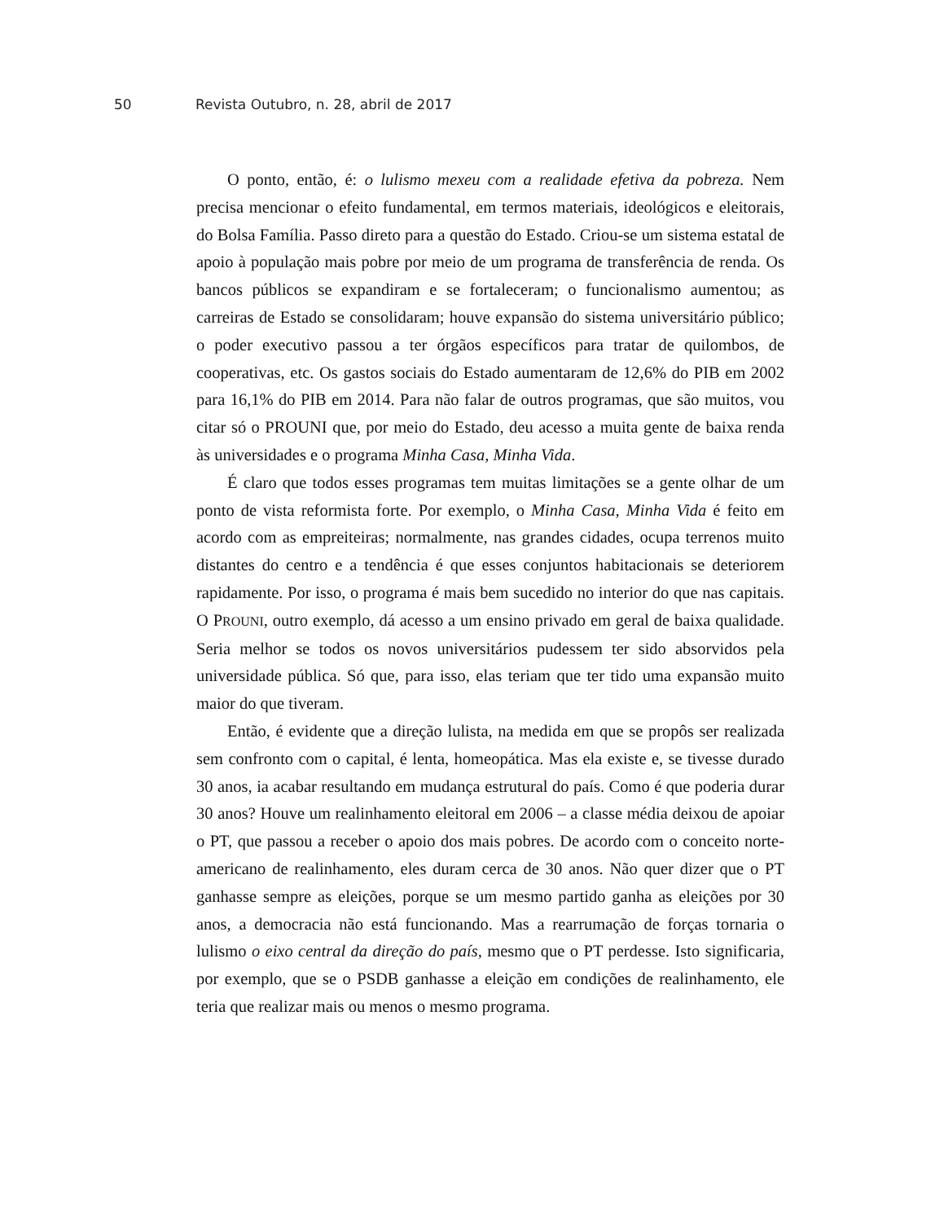50 Revista Outubro, n. 28, abril de 2017
O ponto, então, é: o lulismo mexeu com a realidade efetiva da pobreza. Nem precisa mencionar o efeito fundamental, em termos materiais, ideológicos e eleitorais, do Bolsa Família. Passo direto para a questão do Estado. Criou-se um sistema estatal de apoio à população mais pobre por meio de um programa de transferência de renda. Os bancos públicos se expandiram e se fortaleceram; o funcionalismo aumentou; as carreiras de Estado se consolidaram; houve expansão do sistema universitário público; o poder executivo passou a ter órgãos específicos para tratar de quilombos, de cooperativas, etc. Os gastos sociais do Estado aumentaram de 12,6% do PIB em 2002 para 16,1% do PIB em 2014. Para não falar de outros programas, que são muitos, vou citar só o PROUNI que, por meio do Estado, deu acesso a muita gente de baixa renda às universidades e o programa Minha Casa, Minha Vida.
É claro que todos esses programas tem muitas limitações se a gente olhar de um ponto de vista reformista forte. Por exemplo, o Minha Casa, Minha Vida é feito em acordo com as empreiteiras; normalmente, nas grandes cidades, ocupa terrenos muito distantes do centro e a tendência é que esses conjuntos habitacionais se deteriorem rapidamente. Por isso, o programa é mais bem sucedido no interior do que nas capitais. O PROUNI, outro exemplo, dá acesso a um ensino privado em geral de baixa qualidade. Seria melhor se todos os novos universitários pudessem ter sido absorvidos pela universidade pública. Só que, para isso, elas teriam que ter tido uma expansão muito maior do que tiveram.
Então, é evidente que a direção lulista, na medida em que se propôs ser realizada sem confronto com o capital, é lenta, homeopática. Mas ela existe e, se tivesse durado 30 anos, ia acabar resultando em mudança estrutural do país. Como é que poderia durar 30 anos? Houve um realinhamento eleitoral em 2006 – a classe média deixou de apoiar o PT, que passou a receber o apoio dos mais pobres. De acordo com o conceito norte-americano de realinhamento, eles duram cerca de 30 anos. Não quer dizer que o PT ganhasse sempre as eleições, porque se um mesmo partido ganha as eleições por 30 anos, a democracia não está funcionando. Mas a rearrumação de forças tornaria o lulismo o eixo central da direção do país, mesmo que o PT perdesse. Isto significaria, por exemplo, que se o PSDB ganhasse a eleição em condições de realinhamento, ele teria que realizar mais ou menos o mesmo programa.